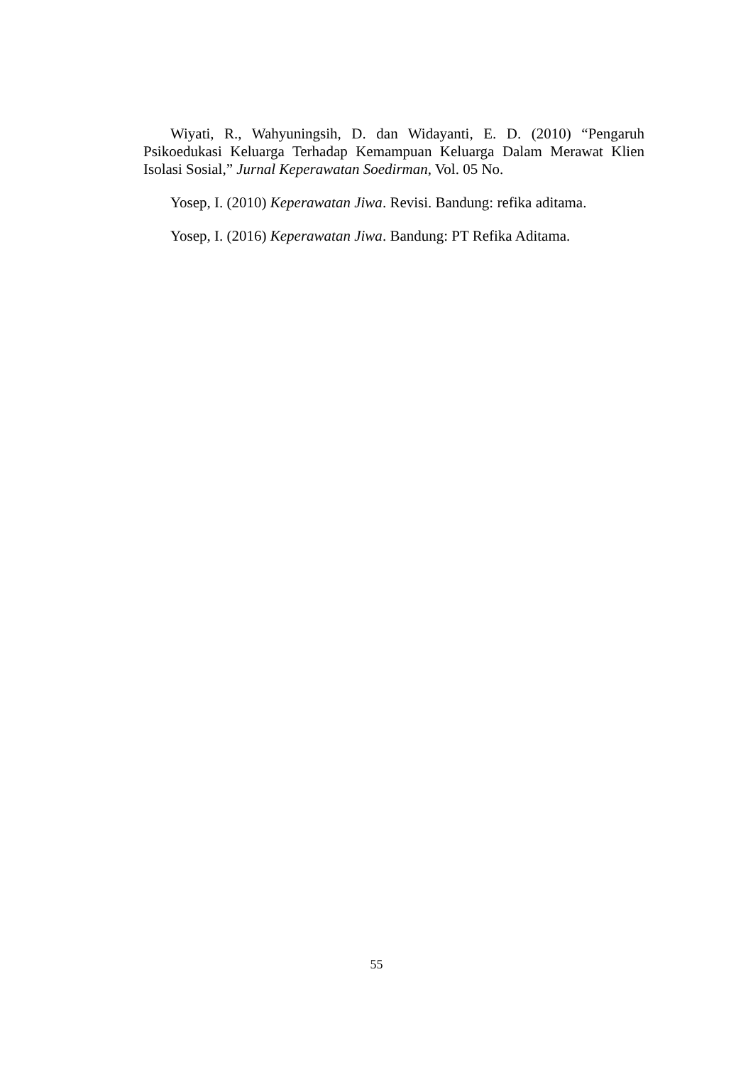Wiyati, R., Wahyuningsih, D. dan Widayanti, E. D. (2010) “Pengaruh Psikoedukasi Keluarga Terhadap Kemampuan Keluarga Dalam Merawat Klien Isolasi Sosial,” Jurnal Keperawatan Soedirman, Vol. 05 No.
Yosep, I. (2010) Keperawatan Jiwa. Revisi. Bandung: refika aditama.
Yosep, I. (2016) Keperawatan Jiwa. Bandung: PT Refika Aditama.
55